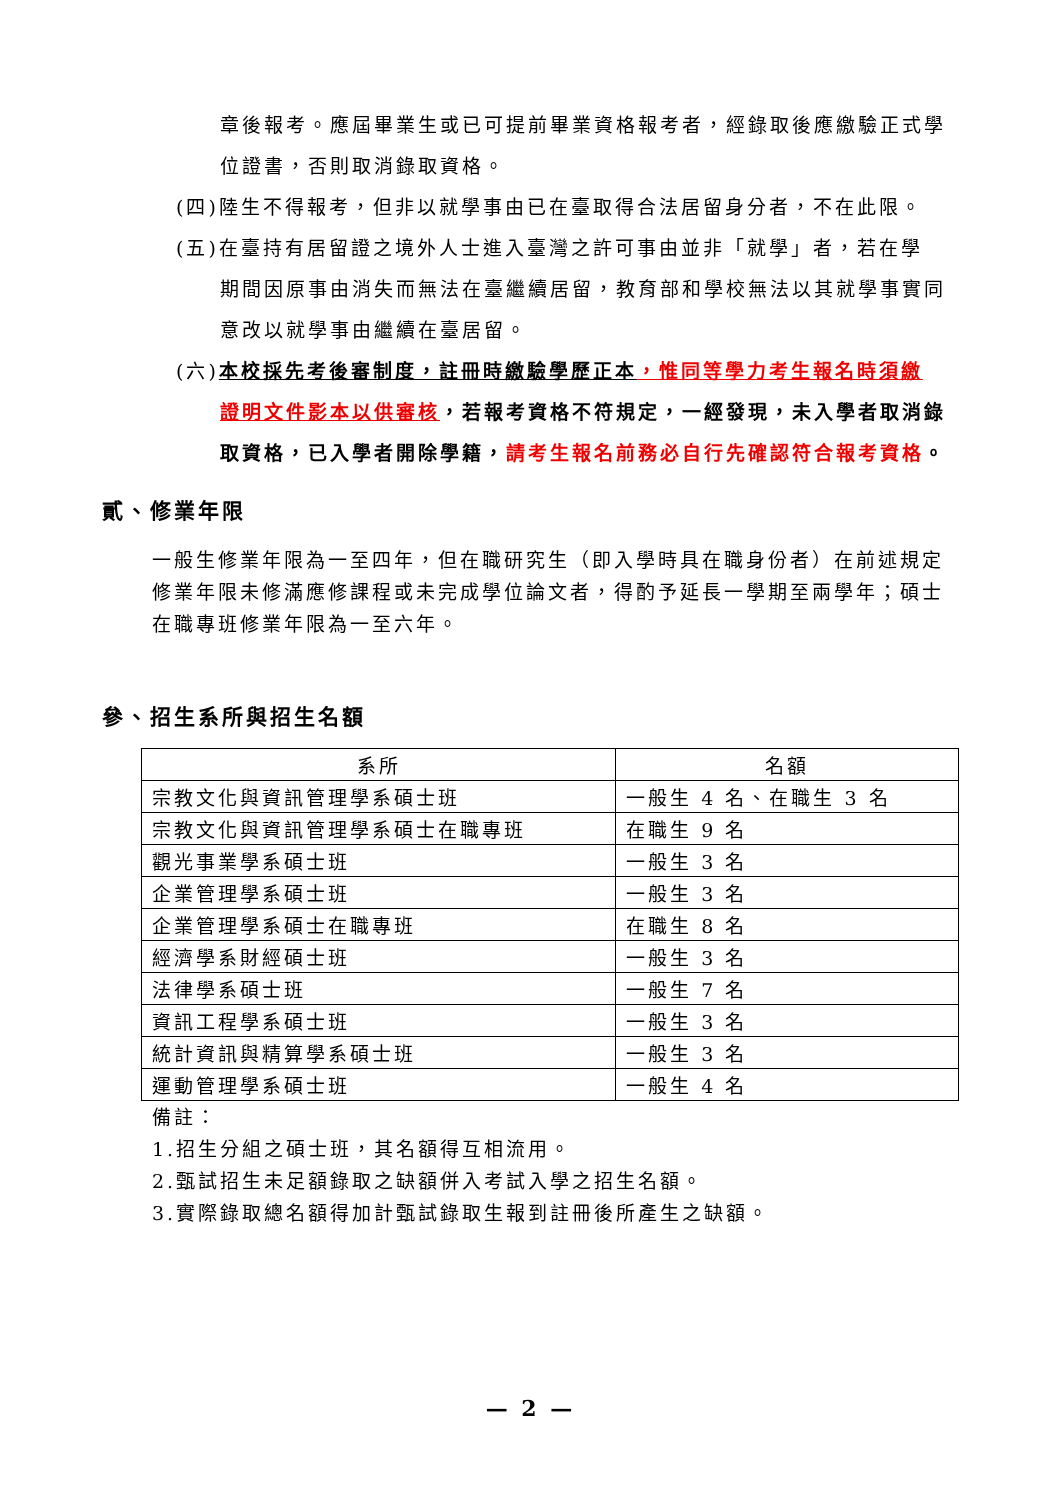章後報考。應屆畢業生或已可提前畢業資格報考者，經錄取後應繳驗正式學位證書，否則取消錄取資格。
(四)陸生不得報考，但非以就學事由已在臺取得合法居留身分者，不在此限。
(五)在臺持有居留證之境外人士進入臺灣之許可事由並非「就學」者，若在學
期間因原事由消失而無法在臺繼續居留，教育部和學校無法以其就學事實同意改以就學事由繼續在臺居留。
(六)本校採先考後審制度，註冊時繳驗學歷正本，惟同等學力考生報名時須繳
證明文件影本以供審核，若報考資格不符規定，一經發現，未入學者取消錄取資格，已入學者開除學籍，請考生報名前務必自行先確認符合報考資格。
貳、修業年限
一般生修業年限為一至四年，但在職研究生（即入學時具在職身份者）在前述規定修業年限未修滿應修課程或未完成學位論文者，得酌予延長一學期至兩學年；碩士在職專班修業年限為一至六年。
參、招生系所與招生名額
| 系所 | 名額 |
| --- | --- |
| 宗教文化與資訊管理學系碩士班 | 一般生 4 名、在職生 3 名 |
| 宗教文化與資訊管理學系碩士在職專班 | 在職生 9 名 |
| 觀光事業學系碩士班 | 一般生 3 名 |
| 企業管理學系碩士班 | 一般生 3 名 |
| 企業管理學系碩士在職專班 | 在職生 8 名 |
| 經濟學系財經碩士班 | 一般生 3 名 |
| 法律學系碩士班 | 一般生 7 名 |
| 資訊工程學系碩士班 | 一般生 3 名 |
| 統計資訊與精算學系碩士班 | 一般生 3 名 |
| 運動管理學系碩士班 | 一般生 4 名 |
備註：
1.招生分組之碩士班，其名額得互相流用。
2.甄試招生未足額錄取之缺額併入考試入學之招生名額。
3.實際錄取總名額得加計甄試錄取生報到註冊後所產生之缺額。
— 2 —